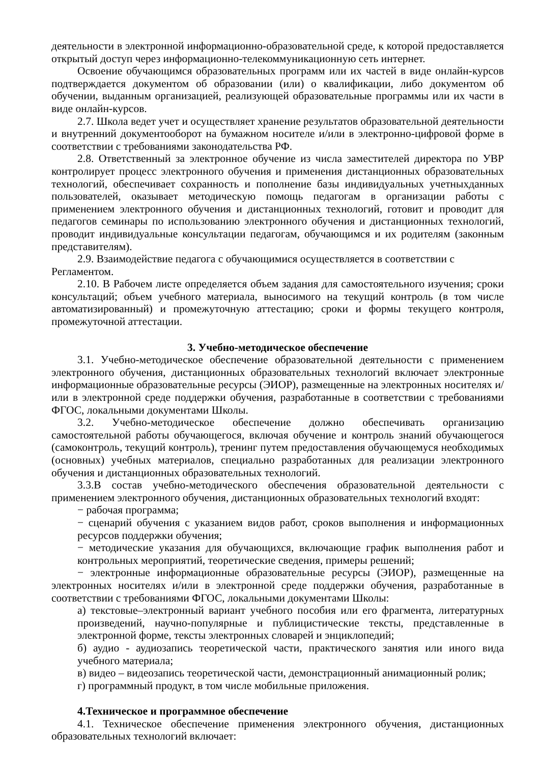деятельности в электронной информационно-образовательной среде, к которой предоставляется открытый доступ через информационно-телекоммуникационную сеть интернет.
Освоение обучающимся образовательных программ или их частей в виде онлайн-курсов подтверждается документом об образовании (или) о квалификации, либо документом об обучении, выданным организацией, реализующей образовательные программы или их части в виде онлайн-курсов.
2.7. Школа ведет учет и осуществляет хранение результатов образовательной деятельности и внутренний документооборот на бумажном носителе и/или в электронно-цифровой форме в соответствии с требованиями законодательства РФ.
2.8. Ответственный за электронное обучение из числа заместителей директора по УВР контролирует процесс электронного обучения и применения дистанционных образовательных технологий, обеспечивает сохранность и пополнение базы индивидуальных учетныхданных пользователей, оказывает методическую помощь педагогам в организации работы с применением электронного обучения и дистанционных технологий, готовит и проводит для педагогов семинары по использованию электронного обучения и дистанционных технологий, проводит индивидуальные консультации педагогам, обучающимся и их родителям (законным представителям).
2.9. Взаимодействие педагога с обучающимися осуществляется в соответствии с
Регламентом.
2.10. В Рабочем листе определяется объем задания для самостоятельного изучения; сроки консультаций; объем учебного материала, выносимого на текущий контроль (в том числе автоматизированный) и промежуточную аттестацию; сроки и формы текущего контроля, промежуточной аттестации.
3. Учебно-методическое обеспечение
3.1. Учебно-методическое обеспечение образовательной деятельности с применением электронного обучения, дистанционных образовательных технологий включает электронные информационные образовательные ресурсы (ЭИОР), размещенные на электронных носителях и/или в электронной среде поддержки обучения, разработанные в соответствии с требованиями ФГОС, локальными документами Школы.
3.2. Учебно-методическое обеспечение должно обеспечивать организацию самостоятельной работы обучающегося, включая обучение и контроль знаний обучающегося (самоконтроль, текущий контроль), тренинг путем предоставления обучающемуся необходимых (основных) учебных материалов, специально разработанных для реализации электронного обучения и дистанционных образовательных технологий.
3.3.В состав учебно-методического обеспечения образовательной деятельности с применением электронного обучения, дистанционных образовательных технологий входят:
− рабочая программа;
− сценарий обучения с указанием видов работ, сроков выполнения и информационных ресурсов поддержки обучения;
− методические указания для обучающихся, включающие график выполнения работ и контрольных мероприятий, теоретические сведения, примеры решений;
− электронные информационные образовательные ресурсы (ЭИОР), размещенные на электронных носителях и/или в электронной среде поддержки обучения, разработанные в соответствии с требованиями ФГОС, локальными документами Школы:
а) текстовые–электронный вариант учебного пособия или его фрагмента, литературных произведений, научно-популярные и публицистические тексты, представленные в электронной форме, тексты электронных словарей и энциклопедий;
б) аудио - аудиозапись теоретической части, практического занятия или иного вида учебного материала;
в) видео – видеозапись теоретической части, демонстрационный анимационный ролик;
г) программный продукт, в том числе мобильные приложения.
4.Техническое и программное обеспечение
4.1. Техническое обеспечение применения электронного обучения, дистанционных образовательных технологий включает: